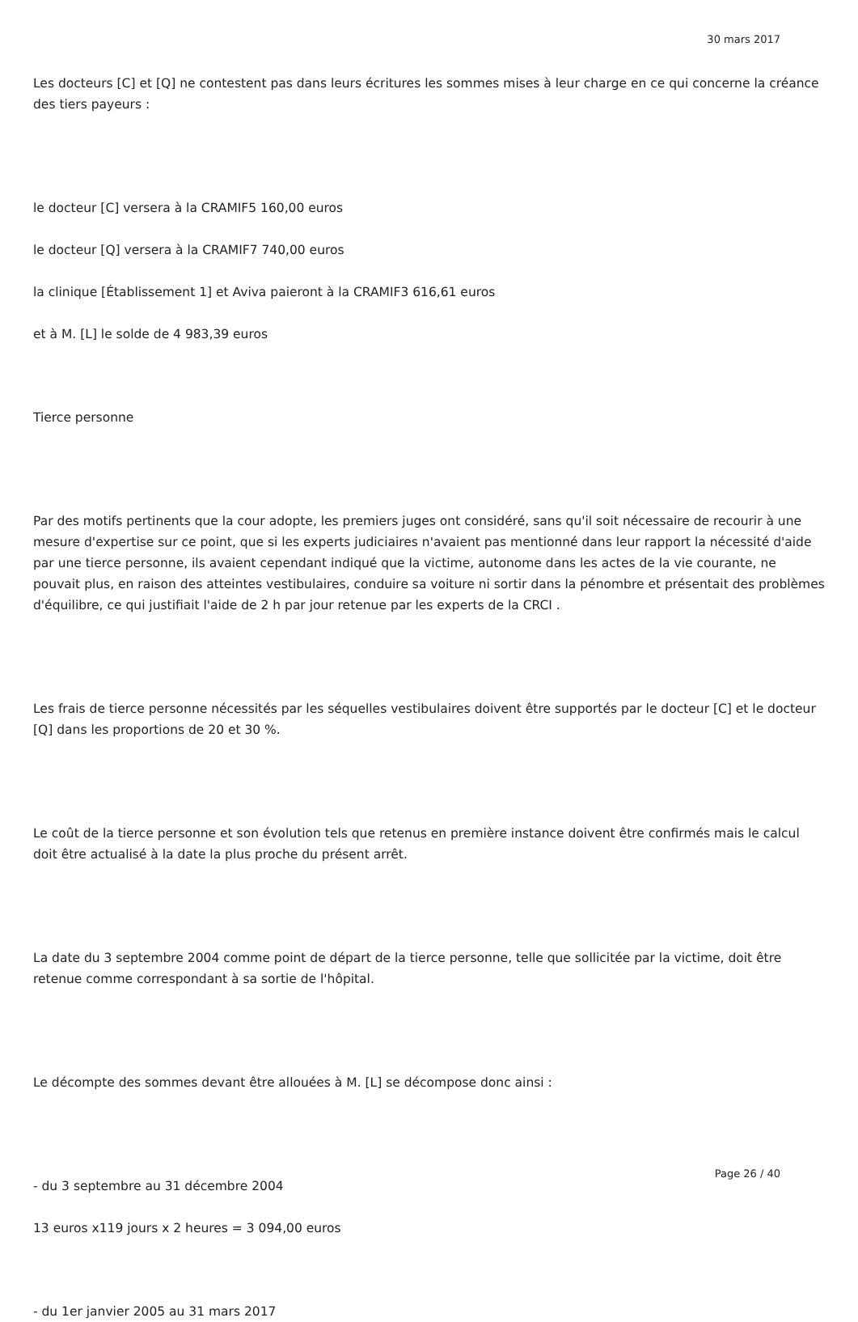30 mars 2017
Les docteurs [C] et [Q] ne contestent pas dans leurs écritures les sommes mises à leur charge en ce qui concerne la créance des tiers payeurs :
le docteur [C] versera à la CRAMIF5 160,00 euros
le docteur [Q] versera à la CRAMIF7 740,00 euros
la clinique [Établissement 1] et Aviva paieront à la CRAMIF3 616,61 euros
et à M. [L] le solde de 4 983,39 euros
Tierce personne
Par des motifs pertinents que la cour adopte, les premiers juges ont considéré, sans qu'il soit nécessaire de recourir à une mesure d'expertise sur ce point, que si les experts judiciaires n'avaient pas mentionné dans leur rapport la nécessité d'aide par une tierce personne, ils avaient cependant indiqué que la victime, autonome dans les actes de la vie courante, ne pouvait plus, en raison des atteintes vestibulaires, conduire sa voiture ni sortir dans la pénombre et présentait des problèmes d'équilibre, ce qui justifiait l'aide de 2 h par jour retenue par les experts de la CRCI .
Les frais de tierce personne nécessités par les séquelles vestibulaires doivent être supportés par le docteur [C] et le docteur [Q] dans les proportions de 20 et 30 %.
Le coût de la tierce personne et son évolution tels que retenus en première instance doivent être confirmés mais le calcul doit être actualisé à la date la plus proche du présent arrêt.
La date du 3 septembre 2004 comme point de départ de la tierce personne, telle que sollicitée par la victime, doit être retenue comme correspondant à sa sortie de l'hôpital.
Le décompte des sommes devant être allouées à M. [L] se décompose donc ainsi :
- du 3 septembre au 31 décembre 2004
13 euros x119 jours x 2 heures = 3 094,00 euros
- du 1er janvier 2005 au 31 mars 2017
Page 26 / 40